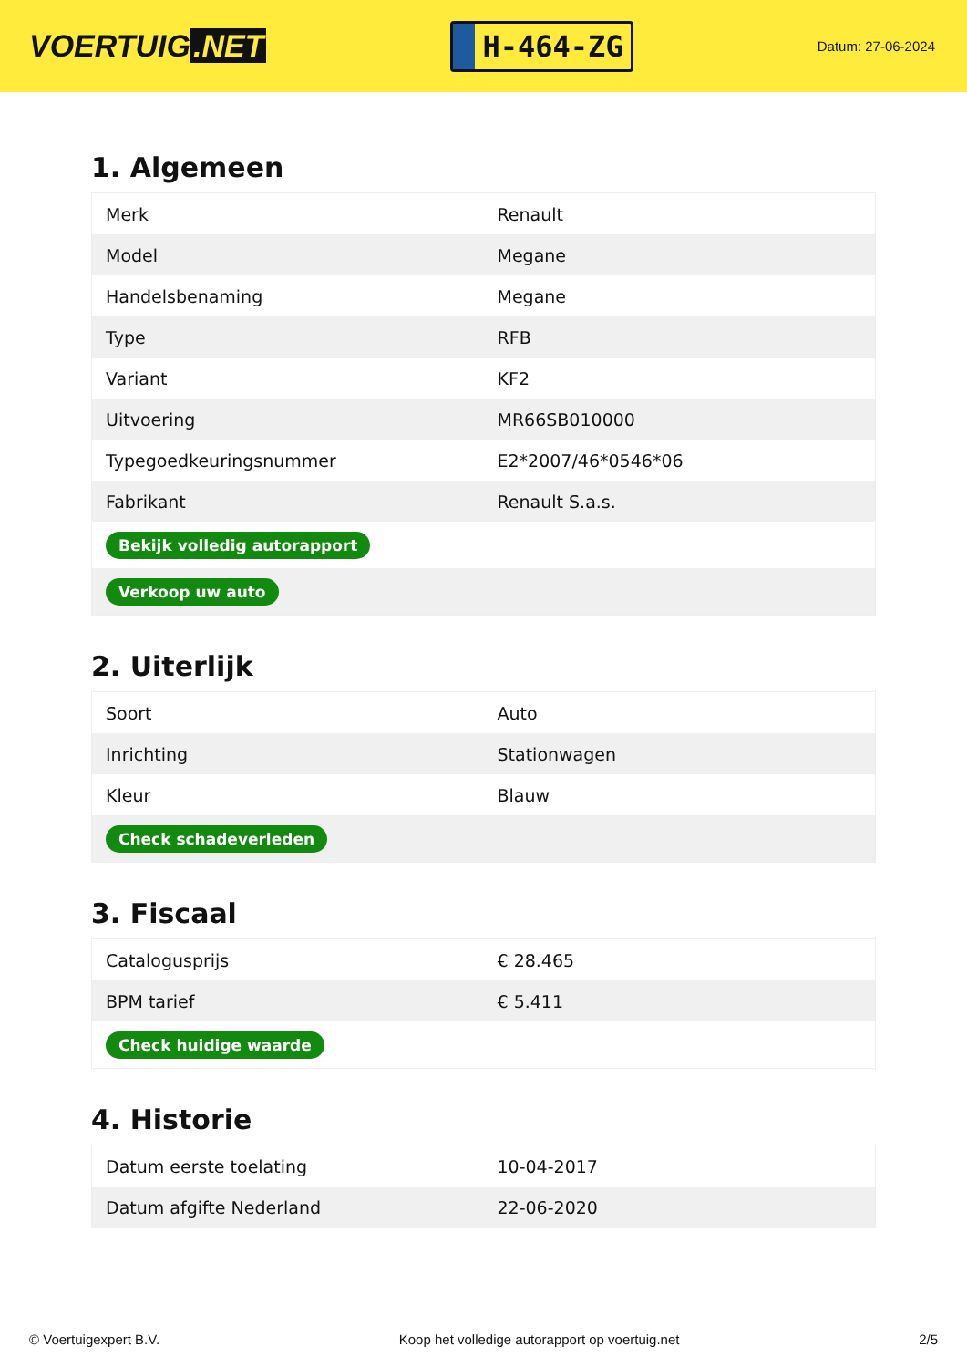VOERTUIG.NET
H-464-ZG
Datum: 27-06-2024
1. Algemeen
| Merk | Renault |
| Model | Megane |
| Handelsbenaming | Megane |
| Type | RFB |
| Variant | KF2 |
| Uitvoering | MR66SB010000 |
| Typegoedkeuringsnummer | E2*2007/46*0546*06 |
| Fabrikant | Renault S.a.s. |
| Bekijk volledig autorapport | |
| Verkoop uw auto | |
2. Uiterlijk
| Soort | Auto |
| Inrichting | Stationwagen |
| Kleur | Blauw |
| Check schadeverleden | |
3. Fiscaal
| Catalogusprijs | € 28.465 |
| BPM tarief | € 5.411 |
| Check huidige waarde | |
4. Historie
| Datum eerste toelating | 10-04-2017 |
| Datum afgifte Nederland | 22-06-2020 |
© Voertuigexpert B.V. Koop het volledige autorapport op voertuig.net 2/5